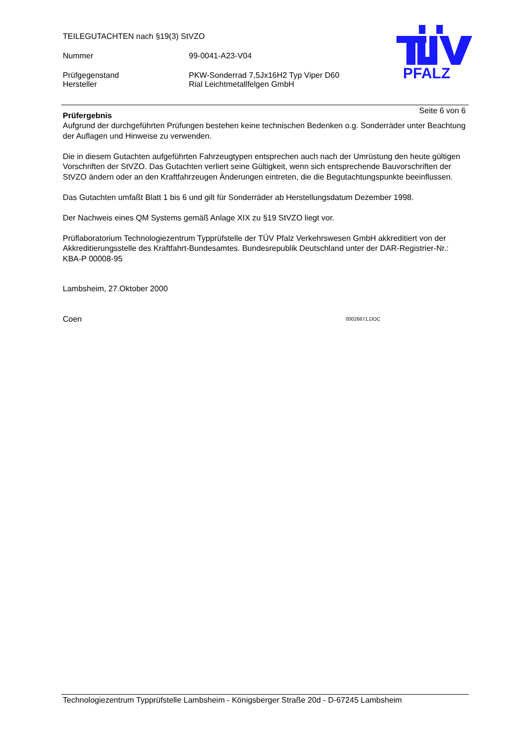TEILEGUTACHTEN nach §19(3) StVZO
Nummer 99-0041-A23-V04
Prüfgegenstand PKW-Sonderrad 7,5Jx16H2 Typ Viper D60
Hersteller Rial Leichtmetallfelgen GmbH
PFALZ
Seite 6 von 6
Prüfergebnis
Aufgrund der durchgeführten Prüfungen bestehen keine technischen Bedenken o.g. Sonderräder unter Beachtung der Auflagen und Hinweise zu verwenden.
Die in diesem Gutachten aufgeführten Fahrzeugtypen entsprechen auch nach der Umrüstung den heute gültigen Vorschriften der StVZO. Das Gutachten verliert seine Gültigkeit, wenn sich entsprechende Bauvorschriften der StVZO ändern oder an den Kraftfahrzeugen Änderungen eintreten, die die Begutachtungspunkte beeinflussen.
Das Gutachten umfaßt Blatt 1 bis 6 und gilt für Sonderräder ab Herstellungsdatum Dezember 1998.
Der Nachweis eines QM Systems gemäß Anlage XIX zu §19 StVZO liegt vor.
Prüflaboratorium Technologiezentrum Typprüfstelle der TÜV Pfalz Verkehrswesen GmbH akkreditiert von der Akkreditierungsstelle des Kraftfahrt-Bundesamtes. Bundesrepublik Deutschland unter der DAR-Registrier-Nr.: KBA-P 00008-95
Lambsheim, 27.Oktober 2000
Coen 00026671.DOC
Technologiezentrum Typprüfstelle Lambsheim - Königsberger Straße 20d - D-67245 Lambsheim